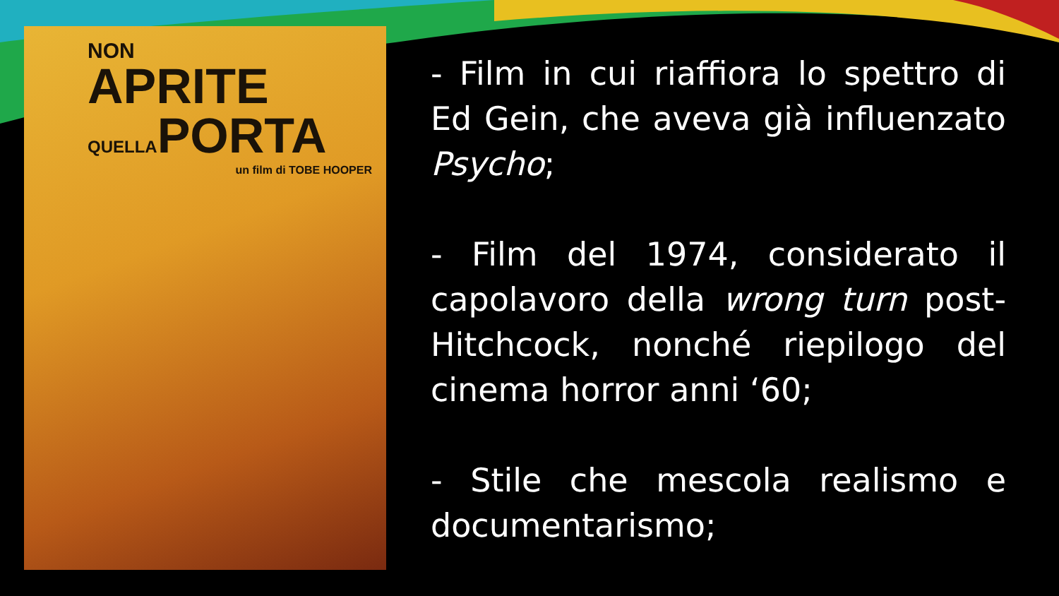NON
APRITE
QUELLAPORTA
un film di TOBE HOOPER
- Film in cui riaffiora lo spettro di Ed Gein, che aveva già influenzato Psycho;
- Film del 1974, considerato il capolavoro della wrong turn post-Hitchcock, nonché riepilogo del cinema horror anni ‘60;
- Stile che mescola realismo e documentarismo;